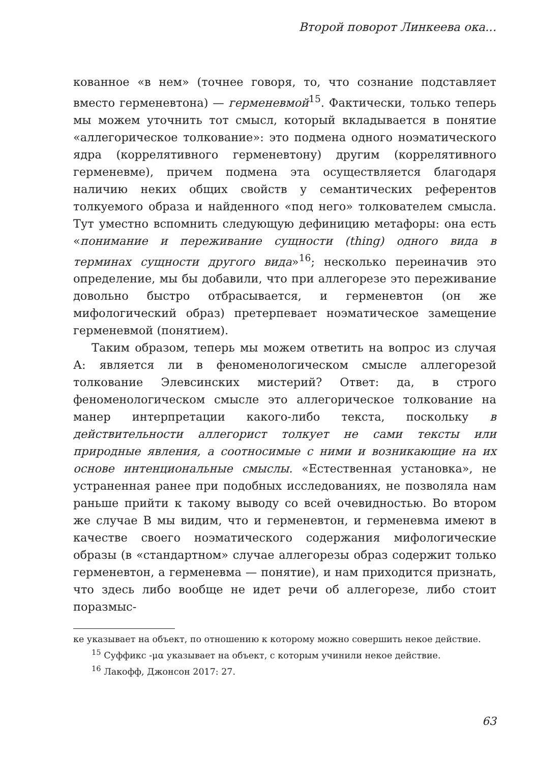Второй поворот Линкеева ока...
кованное «в нем» (точнее говоря, то, что сознание подставляет вместо герменевтона) — герменевмой<sup>15</sup>. Фактически, только теперь мы можем уточнить тот смысл, который вкладывается в понятие «аллегорическое толкование»: это подмена одного ноэматического ядра (коррелятивного герменевтону) другим (коррелятивного герменевме), причем подмена эта осуществляется благодаря наличию неких общих свойств у семантических референтов толкуемого образа и найденного «под него» толкователем смысла. Тут уместно вспомнить следующую дефиницию метафоры: она есть «понимание и переживание сущности (thing) одного вида в терминах сущности другого вида»<sup>16</sup>; несколько переиначив это определение, мы бы добавили, что при аллегорезе это переживание довольно быстро отбрасывается, и герменевтон (он же мифологический образ) претерпевает ноэматическое замещение герменевмой (понятием).
Таким образом, теперь мы можем ответить на вопрос из случая А: является ли в феноменологическом смысле аллегорезой толкование Элевсинских мистерий? Ответ: да, в строго феноменологическом смысле это аллегорическое толкование на манер интерпретации какого-либо текста, поскольку в действительности аллегорист толкует не сами тексты или природные явления, а соотносимые с ними и возникающие на их основе интенциональные смыслы. «Естественная установка», не устраненная ранее при подобных исследованиях, не позволяла нам раньше прийти к такому выводу со всей очевидностью. Во втором же случае В мы видим, что и герменевтон, и герменевма имеют в качестве своего ноэматического содержания мифологические образы (в «стандартном» случае аллегорезы образ содержит только герменевтон, а герменевма — понятие), и нам приходится признать, что здесь либо вообще не идет речи об аллегорезе, либо стоит поразмыс-
ке указывает на объект, по отношению к которому можно совершить некое действие.
<sup>15</sup> Суффикс -μα указывает на объект, с которым учинили некое действие.
<sup>16</sup> Лакофф, Джонсон 2017: 27.
63